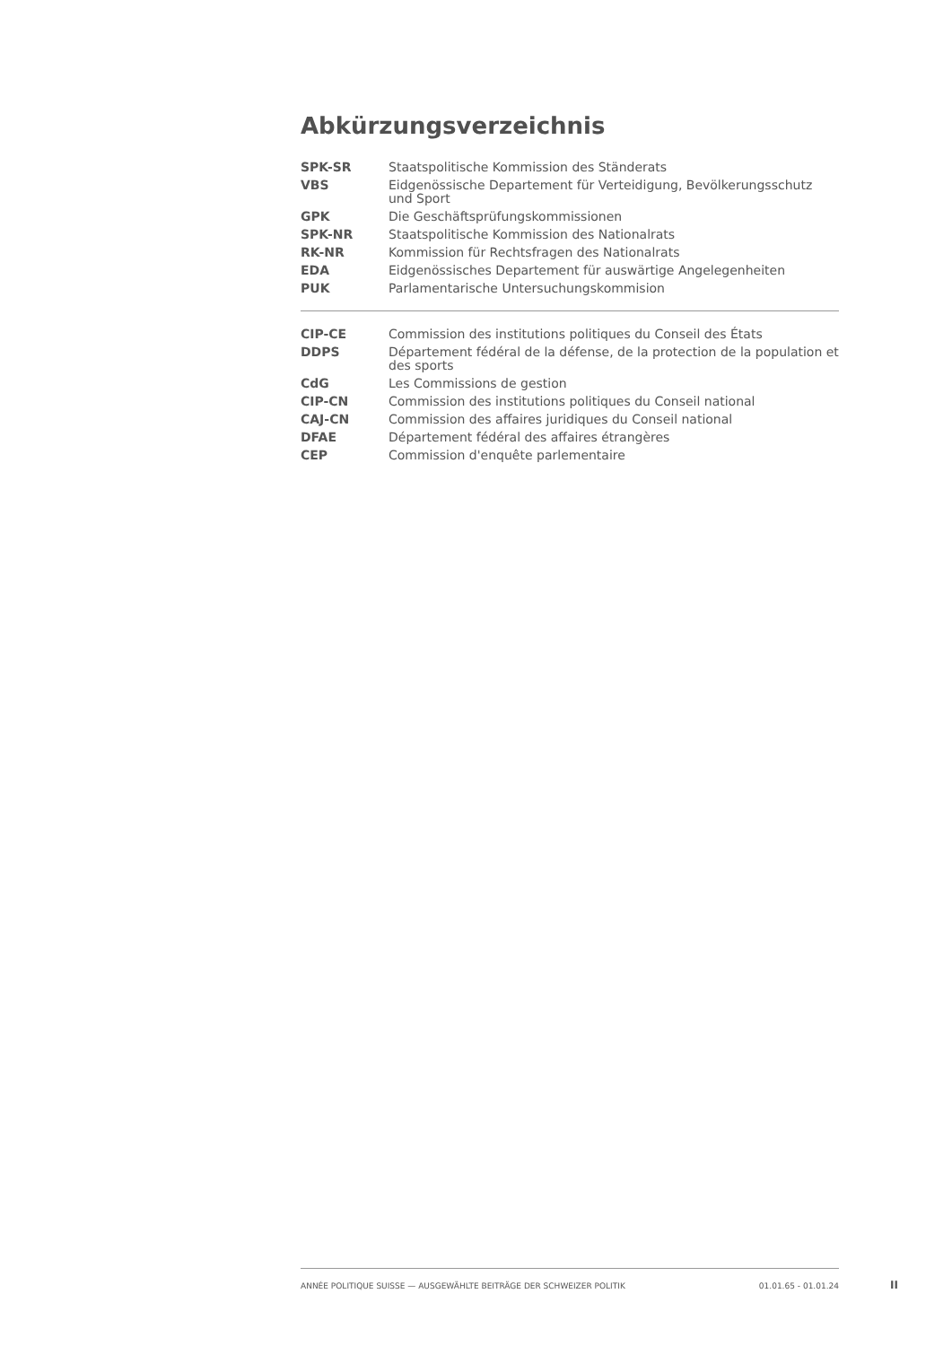Abkürzungsverzeichnis
| SPK-SR | Staatspolitische Kommission des Ständerats |
| VBS | Eidgenössische Departement für Verteidigung, Bevölkerungsschutz und Sport |
| GPK | Die Geschäftsprüfungskommissionen |
| SPK-NR | Staatspolitische Kommission des Nationalrats |
| RK-NR | Kommission für Rechtsfragen des Nationalrats |
| EDA | Eidgenössisches Departement für auswärtige Angelegenheiten |
| PUK | Parlamentarische Untersuchungskommision |
| CIP-CE | Commission des institutions politiques du Conseil des États |
| DDPS | Département fédéral de la défense, de la protection de la population et des sports |
| CdG | Les Commissions de gestion |
| CIP-CN | Commission des institutions politiques du Conseil national |
| CAJ-CN | Commission des affaires juridiques du Conseil national |
| DFAE | Département fédéral des affaires étrangères |
| CEP | Commission d'enquête parlementaire |
ANNÉE POLITIQUE SUISSE — AUSGEWÄHLTE BEITRÄGE DER SCHWEIZER POLITIK 01.01.65 - 01.01.24
II